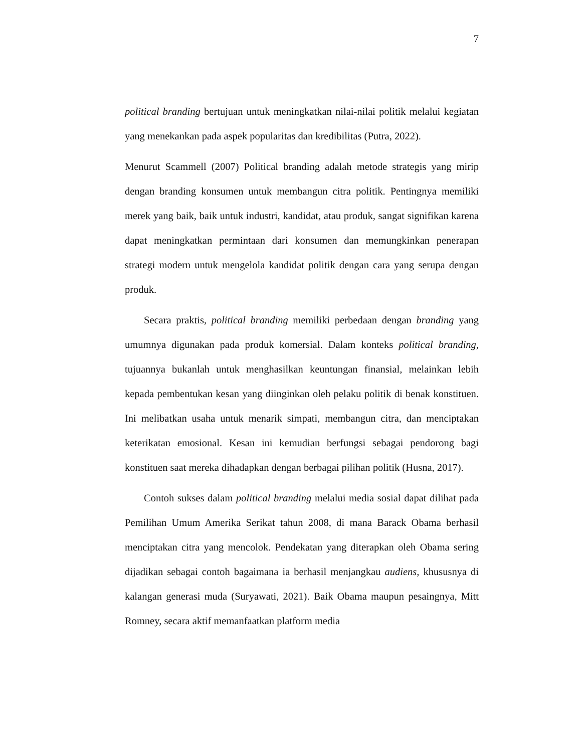7
political branding bertujuan untuk meningkatkan nilai-nilai politik melalui kegiatan yang menekankan pada aspek popularitas dan kredibilitas (Putra, 2022).
Menurut Scammell (2007) Political branding adalah metode strategis yang mirip dengan branding konsumen untuk membangun citra politik. Pentingnya memiliki merek yang baik, baik untuk industri, kandidat, atau produk, sangat signifikan karena dapat meningkatkan permintaan dari konsumen dan memungkinkan penerapan strategi modern untuk mengelola kandidat politik dengan cara yang serupa dengan produk.
Secara praktis, political branding memiliki perbedaan dengan branding yang umumnya digunakan pada produk komersial. Dalam konteks political branding, tujuannya bukanlah untuk menghasilkan keuntungan finansial, melainkan lebih kepada pembentukan kesan yang diinginkan oleh pelaku politik di benak konstituen. Ini melibatkan usaha untuk menarik simpati, membangun citra, dan menciptakan keterikatan emosional. Kesan ini kemudian berfungsi sebagai pendorong bagi konstituen saat mereka dihadapkan dengan berbagai pilihan politik (Husna, 2017).
Contoh sukses dalam political branding melalui media sosial dapat dilihat pada Pemilihan Umum Amerika Serikat tahun 2008, di mana Barack Obama berhasil menciptakan citra yang mencolok. Pendekatan yang diterapkan oleh Obama sering dijadikan sebagai contoh bagaimana ia berhasil menjangkau audiens, khususnya di kalangan generasi muda (Suryawati, 2021). Baik Obama maupun pesaingnya, Mitt Romney, secara aktif memanfaatkan platform media